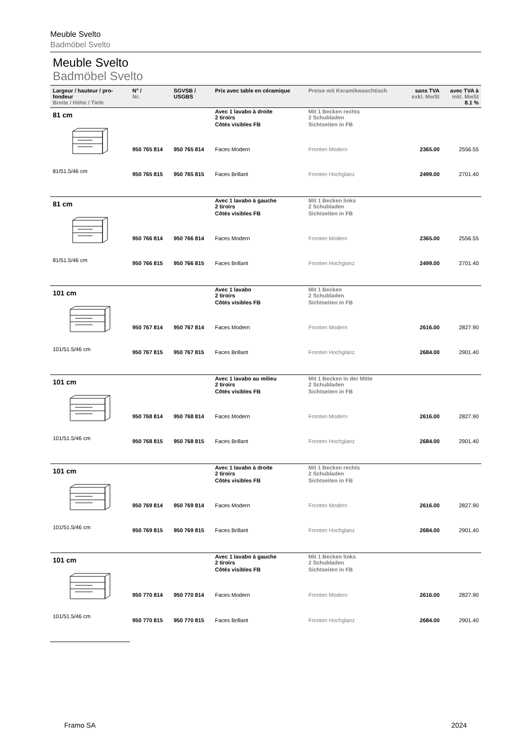Meuble Svelto
Badmöbel Svelto
Meuble Svelto
Badmöbel Svelto
| Largeur / hauteur / pro-fondeur Breite / Höhe / Tiefe | N° / Nr. | SGVSB / USGBS | Prix avec table en céramique | Preise mit Keramikwaschtisch | sans TVA exkl. MwSt | avec TVA à inkl. MwSt 8.1 % |
| --- | --- | --- | --- | --- | --- | --- |
| 81 cm | | | Avec 1 lavabo à droite 2 tiroirs | Mit 1 Becken rechts 2 Schubladen | | |
| 81/51.5/46 cm | | | Côtés visibles FB | Sichtseiten in FB | | |
| | 950 765 814 | 950 765 814 | Faces Modern | Fronten Modern | 2365.00 | 2556.55 |
| | 950 765 815 | 950 765 815 | Faces Brillant | Fronten Hochglanz | 2499.00 | 2701.40 |
| 81 cm | | | Avec 1 lavabo à gauche 2 tiroirs | Mit 1 Becken links 2 Schubladen | | |
| 81/51.5/46 cm | | | Côtés visibles FB | Sichtseiten in FB | | |
| | 950 766 814 | 950 766 814 | Faces Modern | Fronten Modern | 2365.00 | 2556.55 |
| | 950 766 815 | 950 766 815 | Faces Brillant | Fronten Hochglanz | 2499.00 | 2701.40 |
| 101 cm | | | Avec 1 lavabo 2 tiroirs | Mit 1 Becken 2 Schubladen | | |
| 101/51.5/46 cm | | | Côtés visibles FB | Sichtseiten in FB | | |
| | 950 767 814 | 950 767 814 | Faces Modern | Fronten Modern | 2616.00 | 2827.90 |
| | 950 767 815 | 950 767 815 | Faces Brillant | Fronten Hochglanz | 2684.00 | 2901.40 |
| 101 cm | | | Avec 1 lavabo au milieu 2 tiroirs | Mit 1 Becken in der Mitte 2 Schubladen | | |
| 101/51.5/46 cm | | | Côtés visibles FB | Sichtseiten in FB | | |
| | 950 768 814 | 950 768 814 | Faces Modern | Fronten Modern | 2616.00 | 2827.90 |
| | 950 768 815 | 950 768 815 | Faces Brillant | Fronten Hochglanz | 2684.00 | 2901.40 |
| 101 cm | | | Avec 1 lavabo à droite 2 tiroirs | Mit 1 Becken rechts 2 Schubladen | | |
| 101/51.5/46 cm | | | Côtés visibles FB | Sichtseiten in FB | | |
| | 950 769 814 | 950 769 814 | Faces Modern | Fronten Modern | 2616.00 | 2827.90 |
| | 950 769 815 | 950 769 815 | Faces Brillant | Fronten Hochglanz | 2684.00 | 2901.40 |
| 101 cm | | | Avec 1 lavabo à gauche 2 tiroirs | Mit 1 Becken links 2 Schubladen | | |
| 101/51.5/46 cm | | | Côtés visibles FB | Sichtseiten in FB | | |
| | 950 770 814 | 950 770 814 | Faces Modern | Fronten Modern | 2616.00 | 2827.90 |
| | 950 770 815 | 950 770 815 | Faces Brillant | Fronten Hochglanz | 2684.00 | 2901.40 |
Framo SA 2024